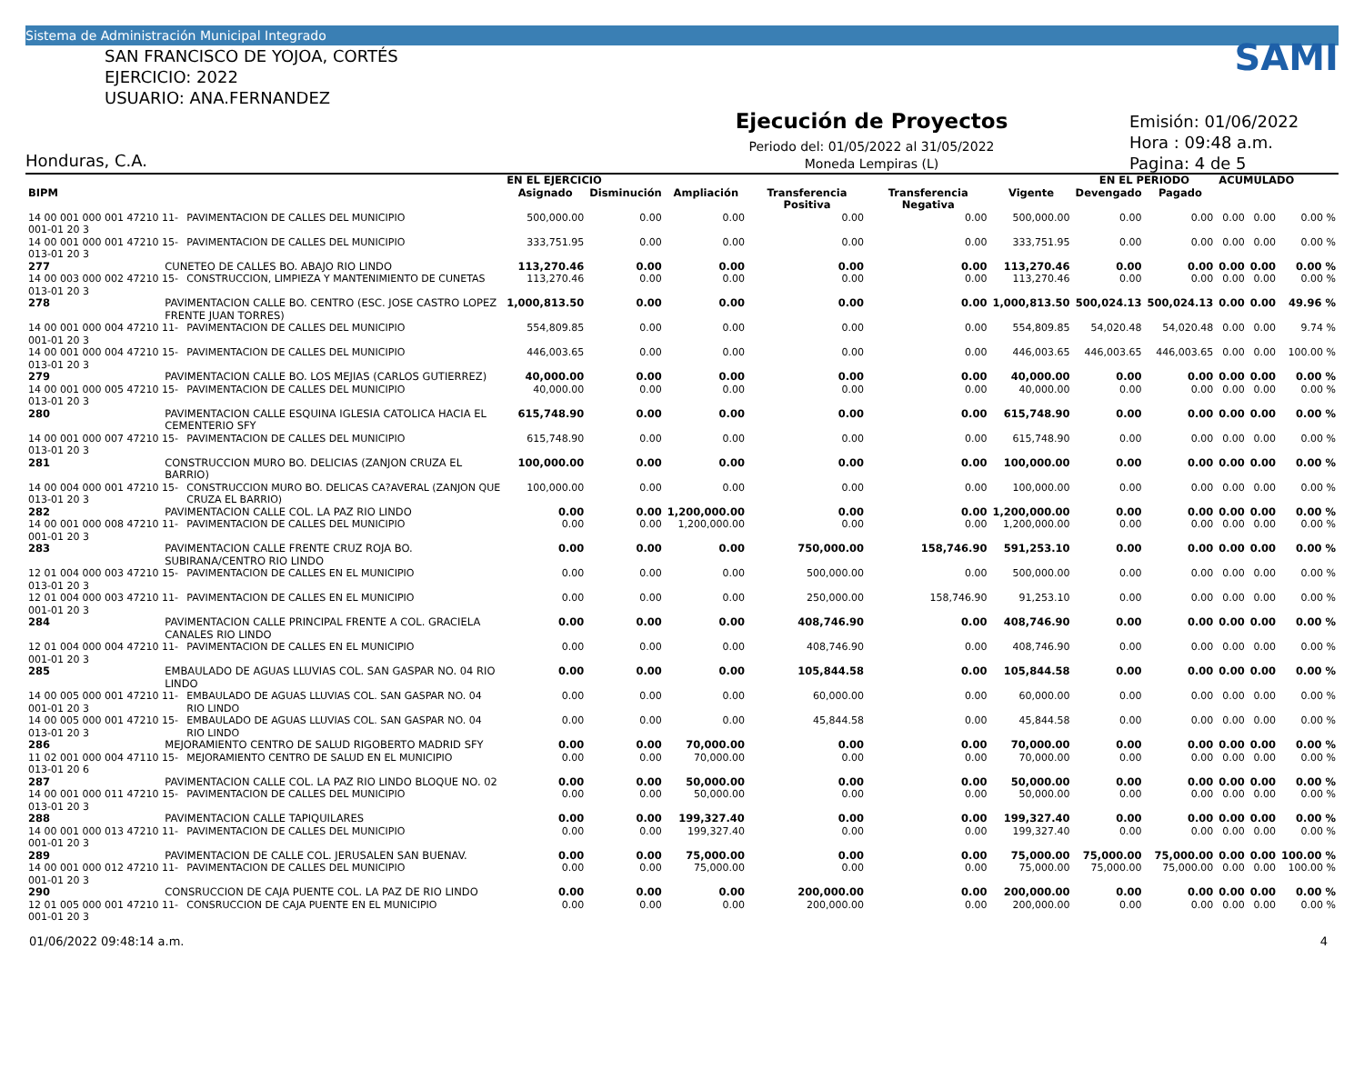Sistema de Administración Municipal Integrado
SAN FRANCISCO DE YOJOA, CORTÉS
EJERCICIO: 2022
USUARIO: ANA.FERNANDEZ
Honduras, C.A.
Ejecución de Proyectos
Periodo del: 01/05/2022 al 31/05/2022
Moneda Lempiras (L)
SAMI
Emisión: 01/06/2022
Hora : 09:48 a.m.
Pagina: 4 de 5
| | | | EN EL EJERCICIO | | | | | | EN EL PERIODO | | ACUMULADO | | |
| --- | --- | --- | --- | --- | --- | --- | --- | --- | --- | --- | --- | --- | --- |
| BIPM | | | Asignado | Disminución | Ampliación | Transferencia Positiva | Transferencia Negativa | Vigente | Devengado | Pagado | | | |
| 14 00 001 000 001 47210 11-001-01 20 3 | | PAVIMENTACION DE CALLES DEL MUNICIPIO | 500,000.00 | 0.00 | 0.00 | 0.00 | 0.00 | 500,000.00 | 0.00 | 0.00 | 0.00 | 0.00 | 0.00 % |
| 14 00 001 000 001 47210 15-013-01 20 3 | | PAVIMENTACION DE CALLES DEL MUNICIPIO | 333,751.95 | 0.00 | 0.00 | 0.00 | 0.00 | 333,751.95 | 0.00 | 0.00 | 0.00 | 0.00 | 0.00 % |
| 277 | CUNETEO DE CALLES BO. ABAJO RIO LINDO | | 113,270.46 | 0.00 | 0.00 | 0.00 | 0.00 | 113,270.46 | 0.00 | 0.00 | 0.00 | 0.00 | 0.00 % |
| 14 00 003 000 002 47210 15-013-01 20 3 | | CONSTRUCCION, LIMPIEZA Y MANTENIMIENTO DE CUNETAS | 113,270.46 | 0.00 | 0.00 | 0.00 | 0.00 | 113,270.46 | 0.00 | 0.00 | 0.00 | 0.00 | 0.00 % |
| 278 | PAVIMENTACION CALLE BO. CENTRO (ESC. JOSE CASTRO LOPEZ FRENTE JUAN TORRES) | | 1,000,813.50 | 0.00 | 0.00 | 0.00 | 0.00 | 1,000,813.50 | 500,024.13 | 500,024.13 | 0.00 | 0.00 | 49.96 % |
| 14 00 001 000 004 47210 11-001-01 20 3 | | PAVIMENTACION DE CALLES DEL MUNICIPIO | 554,809.85 | 0.00 | 0.00 | 0.00 | 0.00 | 554,809.85 | 54,020.48 | 54,020.48 | 0.00 | 0.00 | 9.74 % |
| 14 00 001 000 004 47210 15-013-01 20 3 | | PAVIMENTACION DE CALLES DEL MUNICIPIO | 446,003.65 | 0.00 | 0.00 | 0.00 | 0.00 | 446,003.65 | 446,003.65 | 446,003.65 | 0.00 | 0.00 | 100.00 % |
| 279 | PAVIMENTACION CALLE BO. LOS MEJIAS (CARLOS GUTIERREZ) | | 40,000.00 | 0.00 | 0.00 | 0.00 | 0.00 | 40,000.00 | 0.00 | 0.00 | 0.00 | 0.00 | 0.00 % |
| 14 00 001 000 005 47210 15-013-01 20 3 | | PAVIMENTACION DE CALLES DEL MUNICIPIO | 40,000.00 | 0.00 | 0.00 | 0.00 | 0.00 | 40,000.00 | 0.00 | 0.00 | 0.00 | 0.00 | 0.00 % |
| 280 | PAVIMENTACION CALLE ESQUINA IGLESIA CATOLICA HACIA EL CEMENTERIO SFY | | 615,748.90 | 0.00 | 0.00 | 0.00 | 0.00 | 615,748.90 | 0.00 | 0.00 | 0.00 | 0.00 | 0.00 % |
| 14 00 001 000 007 47210 15-013-01 20 3 | | PAVIMENTACION DE CALLES DEL MUNICIPIO | 615,748.90 | 0.00 | 0.00 | 0.00 | 0.00 | 615,748.90 | 0.00 | 0.00 | 0.00 | 0.00 | 0.00 % |
| 281 | CONSTRUCCION MURO BO. DELICIAS (ZANJON CRUZA EL BARRIO) | | 100,000.00 | 0.00 | 0.00 | 0.00 | 0.00 | 100,000.00 | 0.00 | 0.00 | 0.00 | 0.00 | 0.00 % |
| 14 00 004 000 001 47210 15-013-01 20 3 | | CONSTRUCCION MURO BO. DELICAS CA?AVERAL (ZANJON QUE CRUZA EL BARRIO) | 100,000.00 | 0.00 | 0.00 | 0.00 | 0.00 | 100,000.00 | 0.00 | 0.00 | 0.00 | 0.00 | 0.00 % |
| 282 | PAVIMENTACION CALLE COL. LA PAZ RIO LINDO | | 0.00 | 0.00 | 1,200,000.00 | 0.00 | 0.00 | 1,200,000.00 | 0.00 | 0.00 | 0.00 | 0.00 | 0.00 % |
| 14 00 001 000 008 47210 11-001-01 20 3 | | PAVIMENTACION DE CALLES DEL MUNICIPIO | 0.00 | 0.00 | 1,200,000.00 | 0.00 | 0.00 | 1,200,000.00 | 0.00 | 0.00 | 0.00 | 0.00 | 0.00 % |
| 283 | PAVIMENTACION CALLE FRENTE CRUZ ROJA BO. SUBIRANA/CENTRO RIO LINDO | | 0.00 | 0.00 | 0.00 | 750,000.00 | 158,746.90 | 591,253.10 | 0.00 | 0.00 | 0.00 | 0.00 | 0.00 % |
| 12 01 004 000 003 47210 15-013-01 20 3 | | PAVIMENTACION DE CALLES EN EL MUNICIPIO | 0.00 | 0.00 | 0.00 | 500,000.00 | 0.00 | 500,000.00 | 0.00 | 0.00 | 0.00 | 0.00 | 0.00 % |
| 12 01 004 000 003 47210 11-001-01 20 3 | | PAVIMENTACION DE CALLES EN EL MUNICIPIO | 0.00 | 0.00 | 0.00 | 250,000.00 | 158,746.90 | 91,253.10 | 0.00 | 0.00 | 0.00 | 0.00 | 0.00 % |
| 284 | PAVIMENTACION CALLE PRINCIPAL FRENTE A COL. GRACIELA CANALES RIO LINDO | | 0.00 | 0.00 | 0.00 | 408,746.90 | 0.00 | 408,746.90 | 0.00 | 0.00 | 0.00 | 0.00 | 0.00 % |
| 12 01 004 000 004 47210 11-001-01 20 3 | | PAVIMENTACION DE CALLES EN EL MUNICIPIO | 0.00 | 0.00 | 0.00 | 408,746.90 | 0.00 | 408,746.90 | 0.00 | 0.00 | 0.00 | 0.00 | 0.00 % |
| 285 | EMBAULADO DE AGUAS LLUVIAS COL. SAN GASPAR NO. 04 RIO LINDO | | 0.00 | 0.00 | 0.00 | 105,844.58 | 0.00 | 105,844.58 | 0.00 | 0.00 | 0.00 | 0.00 | 0.00 % |
| 14 00 005 000 001 47210 11-001-01 20 3 | | EMBAULADO DE AGUAS LLUVIAS COL. SAN GASPAR NO. 04 RIO LINDO | 0.00 | 0.00 | 0.00 | 60,000.00 | 0.00 | 60,000.00 | 0.00 | 0.00 | 0.00 | 0.00 | 0.00 % |
| 14 00 005 000 001 47210 15-013-01 20 3 | | EMBAULADO DE AGUAS LLUVIAS COL. SAN GASPAR NO. 04 RIO LINDO | 0.00 | 0.00 | 0.00 | 45,844.58 | 0.00 | 45,844.58 | 0.00 | 0.00 | 0.00 | 0.00 | 0.00 % |
| 286 | MEJORAMIENTO CENTRO DE SALUD RIGOBERTO MADRID SFY | | 0.00 | 0.00 | 70,000.00 | 0.00 | 0.00 | 70,000.00 | 0.00 | 0.00 | 0.00 | 0.00 | 0.00 % |
| 11 02 001 000 004 47110 15-013-01 20 6 | | MEJORAMIENTO CENTRO DE SALUD EN EL MUNICIPIO | 0.00 | 0.00 | 70,000.00 | 0.00 | 0.00 | 70,000.00 | 0.00 | 0.00 | 0.00 | 0.00 | 0.00 % |
| 287 | PAVIMENTACION CALLE COL. LA PAZ RIO LINDO BLOQUE NO. 02 | | 0.00 | 0.00 | 50,000.00 | 0.00 | 0.00 | 50,000.00 | 0.00 | 0.00 | 0.00 | 0.00 | 0.00 % |
| 14 00 001 000 011 47210 15-013-01 20 3 | | PAVIMENTACION DE CALLES DEL MUNICIPIO | 0.00 | 0.00 | 50,000.00 | 0.00 | 0.00 | 50,000.00 | 0.00 | 0.00 | 0.00 | 0.00 | 0.00 % |
| 288 | PAVIMENTACION CALLE TAPIQUILARES | | 0.00 | 0.00 | 199,327.40 | 0.00 | 0.00 | 199,327.40 | 0.00 | 0.00 | 0.00 | 0.00 | 0.00 % |
| 14 00 001 000 013 47210 11-001-01 20 3 | | PAVIMENTACION DE CALLES DEL MUNICIPIO | 0.00 | 0.00 | 199,327.40 | 0.00 | 0.00 | 199,327.40 | 0.00 | 0.00 | 0.00 | 0.00 | 0.00 % |
| 289 | PAVIMENTACION DE CALLE COL. JERUSALEN SAN BUENAV. | | 0.00 | 0.00 | 75,000.00 | 0.00 | 0.00 | 75,000.00 | 75,000.00 | 75,000.00 | 0.00 | 0.00 | 100.00 % |
| 14 00 001 000 012 47210 11-001-01 20 3 | | PAVIMENTACION DE CALLES DEL MUNICIPIO | 0.00 | 0.00 | 75,000.00 | 0.00 | 0.00 | 75,000.00 | 75,000.00 | 75,000.00 | 0.00 | 0.00 | 100.00 % |
| 290 | CONSRUCCION DE CAJA PUENTE COL. LA PAZ DE RIO LINDO | | 0.00 | 0.00 | 0.00 | 200,000.00 | 0.00 | 200,000.00 | 0.00 | 0.00 | 0.00 | 0.00 | 0.00 % |
| 12 01 005 000 001 47210 11-001-01 20 3 | | CONSRUCCION DE CAJA PUENTE EN EL MUNICIPIO | 0.00 | 0.00 | 0.00 | 200,000.00 | 0.00 | 200,000.00 | 0.00 | 0.00 | 0.00 | 0.00 | 0.00 % |
01/06/2022 09:48:14 a.m. 4